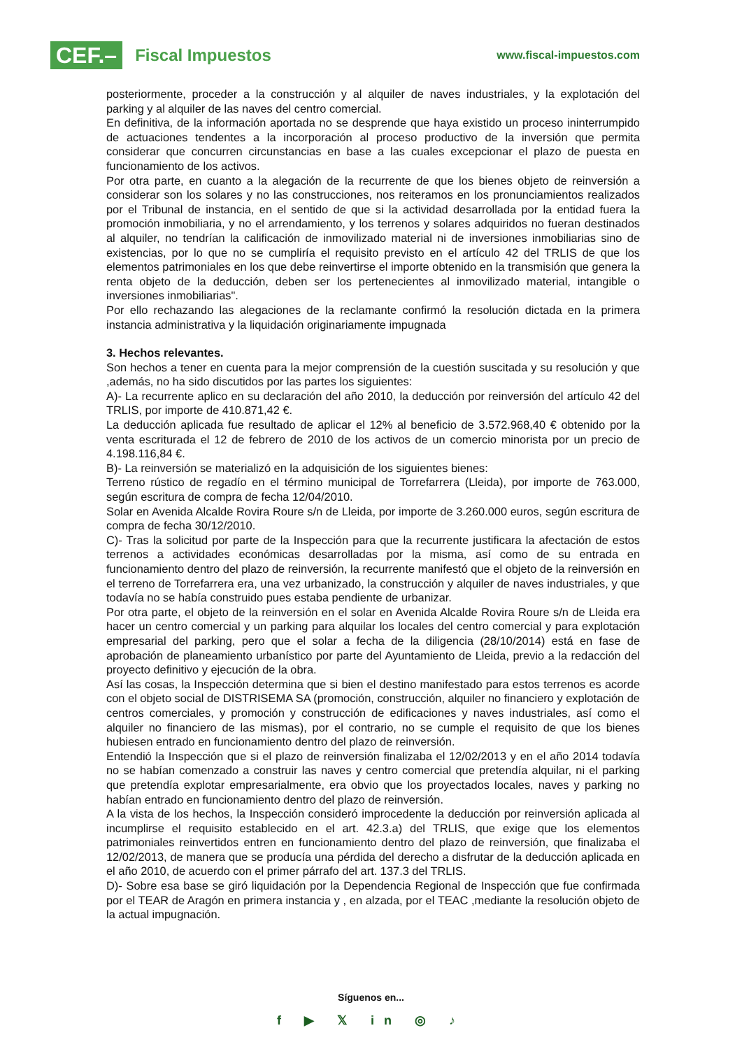CEF.– Fiscal Impuestos
www.fiscal-impuestos.com
posteriormente, proceder a la construcción y al alquiler de naves industriales, y la explotación del parking y al alquiler de las naves del centro comercial.
En definitiva, de la información aportada no se desprende que haya existido un proceso ininterrumpido de actuaciones tendentes a la incorporación al proceso productivo de la inversión que permita considerar que concurren circunstancias en base a las cuales excepcionar el plazo de puesta en funcionamiento de los activos.
Por otra parte, en cuanto a la alegación de la recurrente de que los bienes objeto de reinversión a considerar son los solares y no las construcciones, nos reiteramos en los pronunciamientos realizados por el Tribunal de instancia, en el sentido de que si la actividad desarrollada por la entidad fuera la promoción inmobiliaria, y no el arrendamiento, y los terrenos y solares adquiridos no fueran destinados al alquiler, no tendrían la calificación de inmovilizado material ni de inversiones inmobiliarias sino de existencias, por lo que no se cumpliría el requisito previsto en el artículo 42 del TRLIS de que los elementos patrimoniales en los que debe reinvertirse el importe obtenido en la transmisión que genera la renta objeto de la deducción, deben ser los pertenecientes al inmovilizado material, intangible o inversiones inmobiliarias".
Por ello rechazando las alegaciones de la reclamante confirmó la resolución dictada en la primera instancia administrativa y la liquidación originariamente impugnada
3. Hechos relevantes.
Son hechos a tener en cuenta para la mejor comprensión de la cuestión suscitada y su resolución y que ,además, no ha sido discutidos por las partes los siguientes:
A)- La recurrente aplico en su declaración del año 2010, la deducción por reinversión del artículo 42 del TRLIS, por importe de 410.871,42 €.
La deducción aplicada fue resultado de aplicar el 12% al beneficio de 3.572.968,40 € obtenido por la venta escriturada el 12 de febrero de 2010 de los activos de un comercio minorista por un precio de 4.198.116,84 €.
B)- La reinversión se materializó en la adquisición de los siguientes bienes:
Terreno rústico de regadío en el término municipal de Torrefarrera (Lleida), por importe de 763.000, según escritura de compra de fecha 12/04/2010.
Solar en Avenida Alcalde Rovira Roure s/n de Lleida, por importe de 3.260.000 euros, según escritura de compra de fecha 30/12/2010.
C)- Tras la solicitud por parte de la Inspección para que la recurrente justificara la afectación de estos terrenos a actividades económicas desarrolladas por la misma, así como de su entrada en funcionamiento dentro del plazo de reinversión, la recurrente manifestó que el objeto de la reinversión en el terreno de Torrefarrera era, una vez urbanizado, la construcción y alquiler de naves industriales, y que todavía no se había construido pues estaba pendiente de urbanizar.
Por otra parte, el objeto de la reinversión en el solar en Avenida Alcalde Rovira Roure s/n de Lleida era hacer un centro comercial y un parking para alquilar los locales del centro comercial y para explotación empresarial del parking, pero que el solar a fecha de la diligencia (28/10/2014) está en fase de aprobación de planeamiento urbanístico por parte del Ayuntamiento de Lleida, previo a la redacción del proyecto definitivo y ejecución de la obra.
Así las cosas, la Inspección determina que si bien el destino manifestado para estos terrenos es acorde con el objeto social de DISTRISEMA SA (promoción, construcción, alquiler no financiero y explotación de centros comerciales, y promoción y construcción de edificaciones y naves industriales, así como el alquiler no financiero de las mismas), por el contrario, no se cumple el requisito de que los bienes hubiesen entrado en funcionamiento dentro del plazo de reinversión.
Entendió la Inspección que si el plazo de reinversión finalizaba el 12/02/2013 y en el año 2014 todavía no se habían comenzado a construir las naves y centro comercial que pretendía alquilar, ni el parking que pretendía explotar empresarialmente, era obvio que los proyectados locales, naves y parking no habían entrado en funcionamiento dentro del plazo de reinversión.
A la vista de los hechos, la Inspección consideró improcedente la deducción por reinversión aplicada al incumplirse el requisito establecido en el art. 42.3.a) del TRLIS, que exige que los elementos patrimoniales reinvertidos entren en funcionamiento dentro del plazo de reinversión, que finalizaba el 12/02/2013, de manera que se producía una pérdida del derecho a disfrutar de la deducción aplicada en el año 2010, de acuerdo con el primer párrafo del art. 137.3 del TRLIS.
D)- Sobre esa base se giró liquidación por la Dependencia Regional de Inspección que fue confirmada por el TEAR de Aragón en primera instancia y , en alzada, por el TEAC ,mediante la resolución objeto de la actual impugnación.
Síguenos en...
f ▶ 𝕏 in ◎ ♪